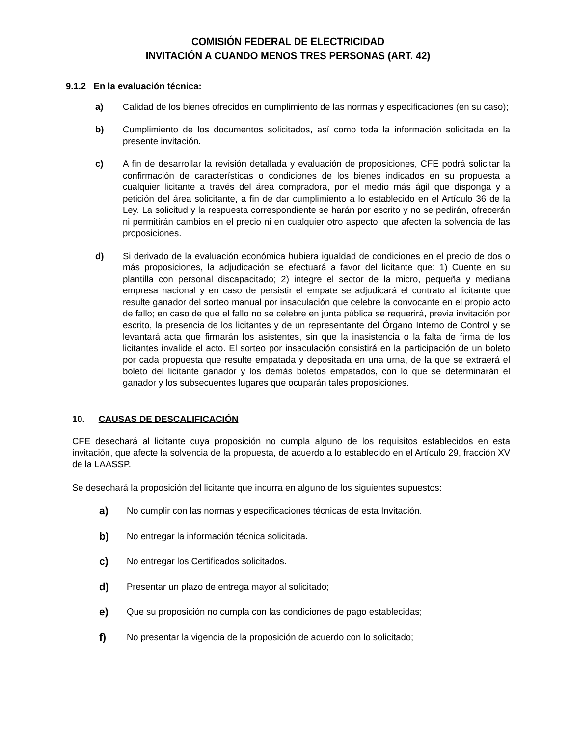COMISIÓN FEDERAL DE ELECTRICIDAD
INVITACIÓN A CUANDO MENOS TRES PERSONAS (ART. 42)
9.1.2 En la evaluación técnica:
a) Calidad de los bienes ofrecidos en cumplimiento de las normas y especificaciones (en su caso);
b) Cumplimiento de los documentos solicitados, así como toda la información solicitada en la presente invitación.
c) A fin de desarrollar la revisión detallada y evaluación de proposiciones, CFE podrá solicitar la confirmación de características o condiciones de los bienes indicados en su propuesta a cualquier licitante a través del área compradora, por el medio más ágil que disponga y a petición del área solicitante, a fin de dar cumplimiento a lo establecido en el Artículo 36 de la Ley. La solicitud y la respuesta correspondiente se harán por escrito y no se pedirán, ofrecerán ni permitirán cambios en el precio ni en cualquier otro aspecto, que afecten la solvencia de las proposiciones.
d) Si derivado de la evaluación económica hubiera igualdad de condiciones en el precio de dos o más proposiciones, la adjudicación se efectuará a favor del licitante que: 1) Cuente en su plantilla con personal discapacitado; 2) integre el sector de la micro, pequeña y mediana empresa nacional y en caso de persistir el empate se adjudicará el contrato al licitante que resulte ganador del sorteo manual por insaculación que celebre la convocante en el propio acto de fallo; en caso de que el fallo no se celebre en junta pública se requerirá, previa invitación por escrito, la presencia de los licitantes y de un representante del Órgano Interno de Control y se levantará acta que firmarán los asistentes, sin que la inasistencia o la falta de firma de los licitantes invalide el acto. El sorteo por insaculación consistirá en la participación de un boleto por cada propuesta que resulte empatada y depositada en una urna, de la que se extraerá el boleto del licitante ganador y los demás boletos empatados, con lo que se determinarán el ganador y los subsecuentes lugares que ocuparán tales proposiciones.
10. CAUSAS DE DESCALIFICACIÓN
CFE desechará al licitante cuya proposición no cumpla alguno de los requisitos establecidos en esta invitación, que afecte la solvencia de la propuesta, de acuerdo a lo establecido en el Artículo 29, fracción XV de la LAASSP.
Se desechará la proposición del licitante que incurra en alguno de los siguientes supuestos:
a) No cumplir con las normas y especificaciones técnicas de esta Invitación.
b) No entregar la información técnica solicitada.
c) No entregar los Certificados solicitados.
d) Presentar un plazo de entrega mayor al solicitado;
e) Que su proposición no cumpla con las condiciones de pago establecidas;
f) No presentar la vigencia de la proposición de acuerdo con lo solicitado;